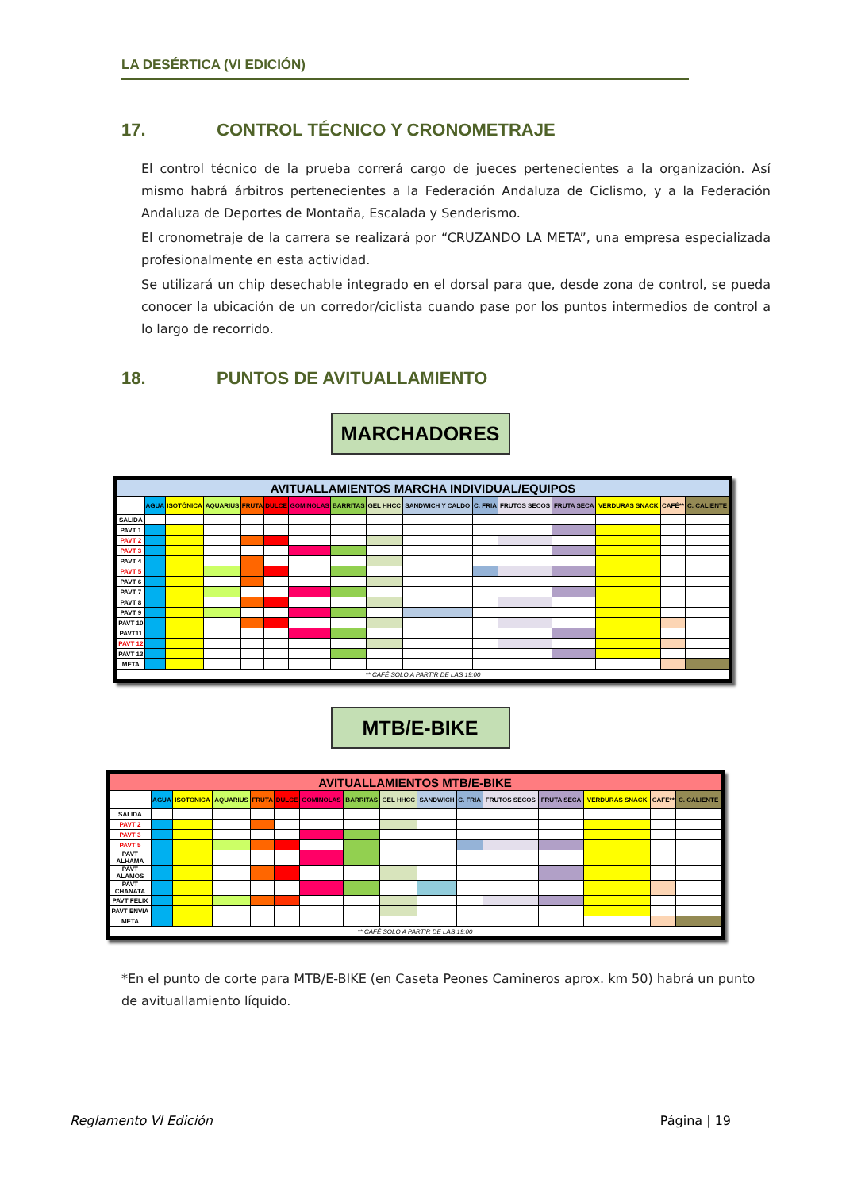LA DESÉRTICA (VI EDICIÓN)
17. CONTROL TÉCNICO Y CRONOMETRAJE
El control técnico de la prueba correrá cargo de jueces pertenecientes a la organización. Así mismo habrá árbitros pertenecientes a la Federación Andaluza de Ciclismo, y a la Federación Andaluza de Deportes de Montaña, Escalada y Senderismo.
El cronometraje de la carrera se realizará por “CRUZANDO LA META”, una empresa especializada profesionalmente en esta actividad.
Se utilizará un chip desechable integrado en el dorsal para que, desde zona de control, se pueda conocer la ubicación de un corredor/ciclista cuando pase por los puntos intermedios de control a lo largo de recorrido.
18. PUNTOS DE AVITUALLAMIENTO
MARCHADORES
| AVITUALLAMIENTOS MARCHA INDIVIDUAL/EQUIPOS | | | | | | | | | | | | | | | |
| --- | --- | --- | --- | --- | --- | --- | --- | --- | --- | --- | --- | --- | --- | --- | --- |
| | AGUA | ISOTÓNICA | AQUARIUS | FRUTA | DULCE | GOMINOLAS | BARRITAS | GEL HHCC | SANDWICH Y CALDO | C. FRIA | FRUTOS SECOS | FRUTA SECA | VERDURAS SNACK | CAFÉ** | C. CALIENTE |
| SALIDA | | | | | | | | | | | | | | | |
| PAVT 1 | | | | | | | | | | | | | | | |
| PAVT 2 | | | | | | | | | | | | | | | |
| PAVT 3 | | | | | | | | | | | | | | | |
| PAVT 4 | | | | | | | | | | | | | | | |
| PAVT 5 | | | | | | | | | | | | | | | |
| PAVT 6 | | | | | | | | | | | | | | | |
| PAVT 7 | | | | | | | | | | | | | | | |
| PAVT 8 | | | | | | | | | | | | | | | |
| PAVT 9 | | | | | | | | | | | | | | | |
| PAVT 10 | | | | | | | | | | | | | | | |
| PAVT11 | | | | | | | | | | | | | | | |
| PAVT 12 | | | | | | | | | | | | | | | |
| PAVT 13 | | | | | | | | | | | | | | | |
| META | | | | | | | | | | | | | | | |
| ** CAFÉ SOLO A PARTIR DE LAS 19:00 | | | | | | | | | | | | | | | |
MTB/E-BIKE
| AVITUALLAMIENTOS MTB/E-BIKE | | | | | | | | | | | | | | | |
| --- | --- | --- | --- | --- | --- | --- | --- | --- | --- | --- | --- | --- | --- | --- | --- |
| | AGUA | ISOTÓNICA | AQUARIUS | FRUTA | DULCE | GOMINOLAS | BARRITAS | GEL HHCC | SANDWICH | C. FRIA | FRUTOS SECOS | FRUTA SECA | VERDURAS SNACK | CAFÉ** | C. CALIENTE |
| SALIDA | | | | | | | | | | | | | | | |
| PAVT 2 | | | | | | | | | | | | | | | |
| PAVT 3 | | | | | | | | | | | | | | | |
| PAVT 5 | | | | | | | | | | | | | | | |
| PAVT ALHAMA | | | | | | | | | | | | | | | |
| PAVT ALAMOS | | | | | | | | | | | | | | | |
| PAVT CHANATA | | | | | | | | | | | | | | | |
| PAVT FELIX | | | | | | | | | | | | | | | |
| PAVT ENVÍA | | | | | | | | | | | | | | | |
| META | | | | | | | | | | | | | | | |
| ** CAFÉ SOLO A PARTIR DE LAS 19:00 | | | | | | | | | | | | | | | |
*En el punto de corte para MTB/E-BIKE (en Caseta Peones Camineros aprox. km 50) habrá un punto de avituallamiento líquido.
Reglamento VI Edición Página | 19